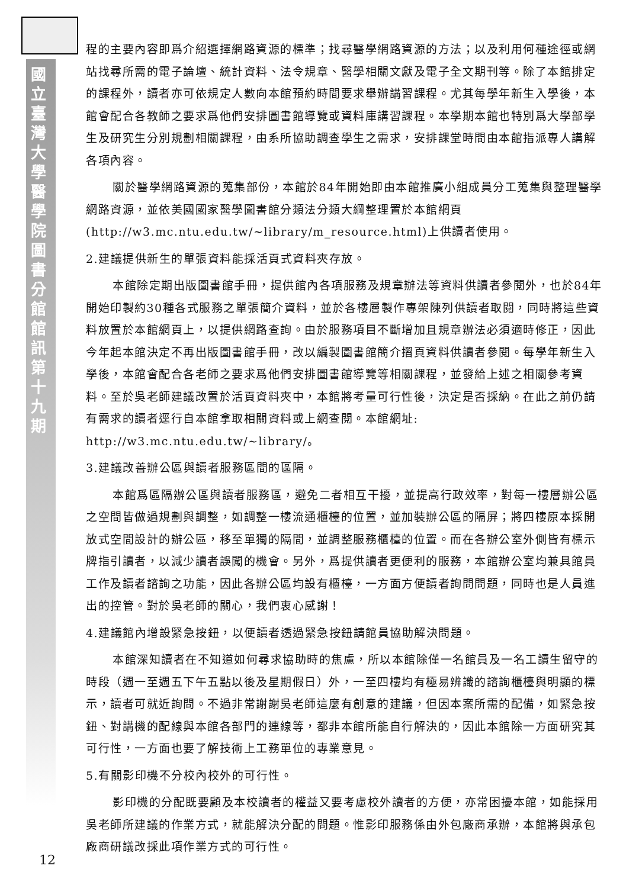國立臺灣大學醫學院圖書分館館訊第十九期
程的主要內容即爲介紹選擇網路資源的標準；找尋醫學網路資源的方法；以及利用何種途徑或網站找尋所需的電子論壇、統計資料、法令規章、醫學相關文獻及電子全文期刊等。除了本館排定的課程外，讀者亦可依規定人數向本館預約時間要求舉辦講習課程。尤其每學年新生入學後，本館會配合各教師之要求爲他們安排圖書館導覽或資料庫講習課程。本學期本館也特別爲大學部學生及研究生分別規劃相關課程，由系所協助調查學生之需求，安排課堂時間由本館指派專人講解各項內容。
關於醫學網路資源的蒐集部份，本館於84年開始即由本館推廣小組成員分工蒐集與整理醫學網路資源，並依美國國家醫學圖書館分類法分類大綱整理置於本館網頁(http://w3.mc.ntu.edu.tw/~library/m_resource.html)上供讀者使用。
2.建議提供新生的單張資料能採活頁式資料夾存放。
本館除定期出版圖書館手冊，提供館內各項服務及規章辦法等資料供讀者參閱外，也於84年開始印製約30種各式服務之單張簡介資料，並於各樓層製作專架陳列供讀者取閱，同時將這些資料放置於本館網頁上，以提供網路查詢。由於服務項目不斷增加且規章辦法必須適時修正，因此今年起本館決定不再出版圖書館手冊，改以編製圖書館簡介摺頁資料供讀者參閱。每學年新生入學後，本館會配合各老師之要求爲他們安排圖書館導覽等相關課程，並發給上述之相關參考資料。至於吳老師建議改置於活頁資料夾中，本館將考量可行性後，決定是否採納。在此之前仍請有需求的讀者逕行自本館拿取相關資料或上網查閱。本館網址: http://w3.mc.ntu.edu.tw/~library/。
3.建議改善辦公區與讀者服務區間的區隔。
本館爲區隔辦公區與讀者服務區，避免二者相互干擾，並提高行政效率，對每一樓層辦公區之空間皆做過規劃與調整，如調整一樓流通櫃檯的位置，並加裝辦公區的隔屏；將四樓原本採開放式空間設計的辦公區，移至單獨的隔間，並調整服務櫃檯的位置。而在各辦公室外側皆有標示牌指引讀者，以減少讀者誤闖的機會。另外，爲提供讀者更便利的服務，本館辦公室均兼具館員工作及讀者諮詢之功能，因此各辦公區均設有櫃檯，一方面方便讀者詢問問題，同時也是人員進出的控管。對於吳老師的關心，我們衷心感謝！
4.建議館內增設緊急按鈕，以便讀者透過緊急按鈕請館員協助解決問題。
本館深知讀者在不知道如何尋求協助時的焦慮，所以本館除僅一名館員及一名工讀生留守的時段（週一至週五下午五點以後及星期假日）外，一至四樓均有極易辨識的諮詢櫃檯與明顯的標示，讀者可就近詢問。不過非常謝謝吳老師這麼有創意的建議，但因本案所需的配備，如緊急按鈕、對講機的配線與本館各部門的連線等，都非本館所能自行解決的，因此本館除一方面研究其可行性，一方面也要了解技術上工務單位的專業意見。
5.有關影印機不分校內校外的可行性。
影印機的分配既要顧及本校讀者的權益又要考慮校外讀者的方便，亦常困擾本館，如能採用吳老師所建議的作業方式，就能解決分配的問題。惟影印服務係由外包廠商承辦，本館將與承包廠商研議改採此項作業方式的可行性。
12